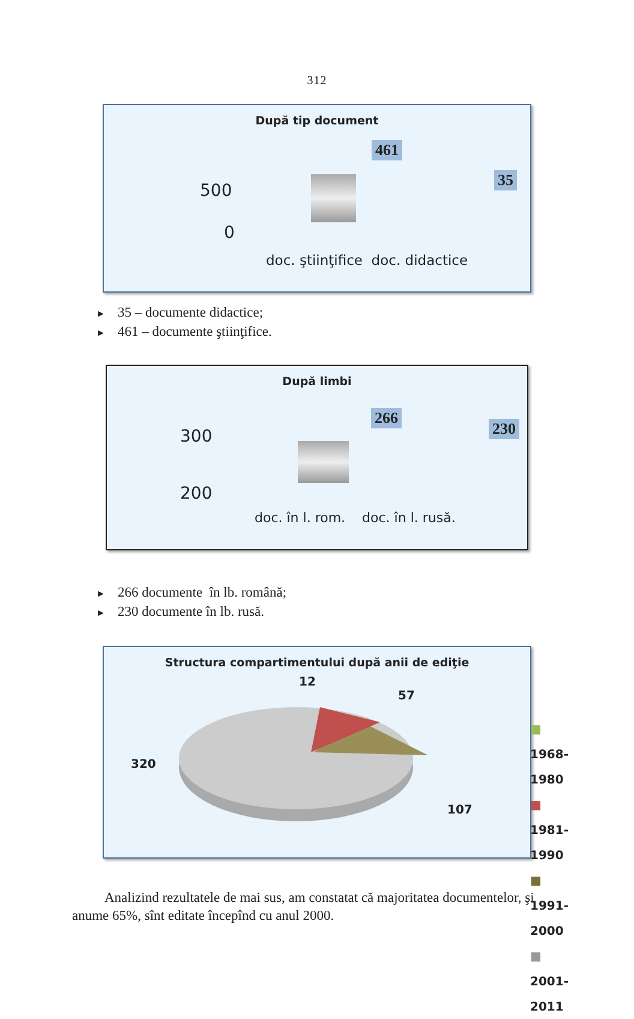312
După tip document
500
0
461
35
doc. ştiinţifice doc. didactice
► 35 – documente didactice;
► 461 – documente ştiinţifice.
După limbi
300
200
266
230
doc. în l. rom. doc. în l. rusă.
► 266 documente în lb. română;
► 230 documente în lb. rusă.
Structura compartimentului după anii de ediţie
12
57
320
107
■ 1968-1980
■ 1981-1990
■ 1991-2000
■ 2001-2011
Analizind rezultatele de mai sus, am constatat că majoritatea documentelor, şi anume 65%, sînt editate începînd cu anul 2000.